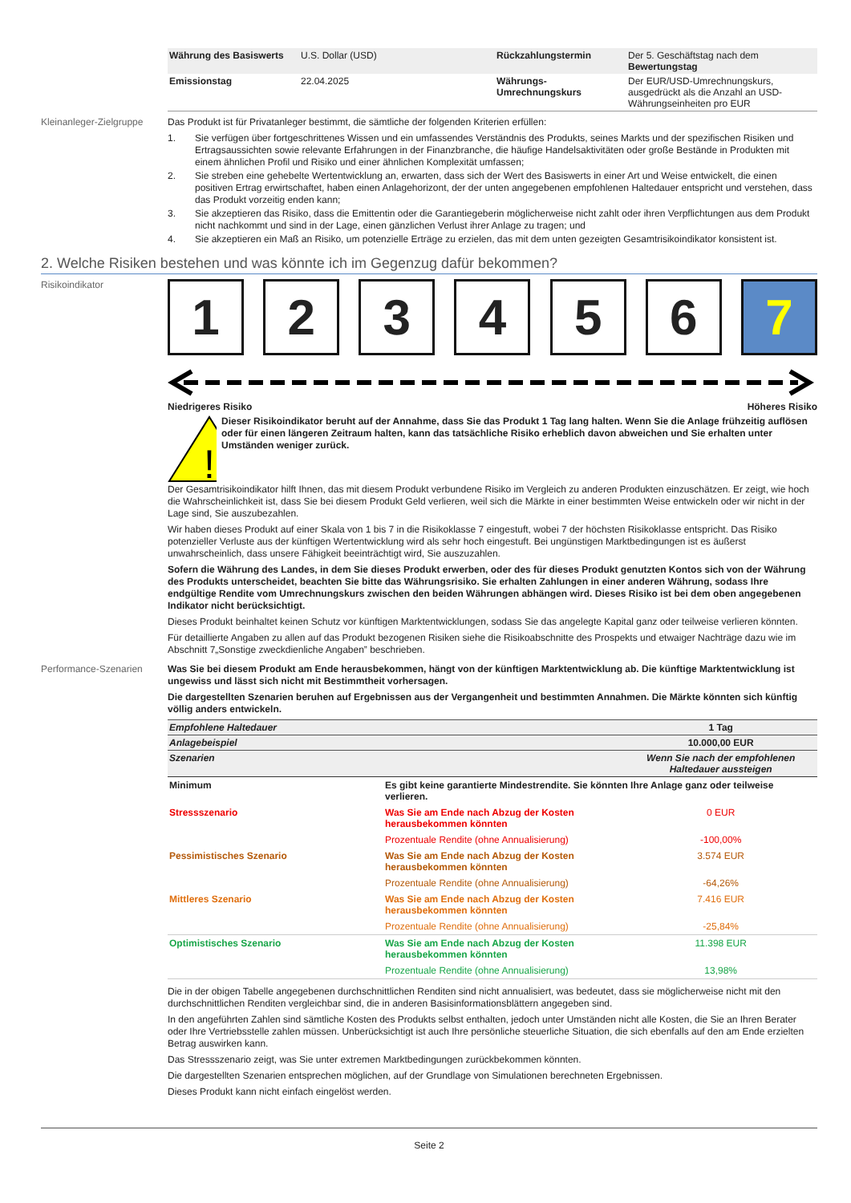| Währung des Basiswerts | U.S. Dollar (USD) | Rückzahlungstermin | Der 5. Geschäftstag nach dem Bewertungstag |
| Emissionstag | 22.04.2025 | Währungs-Umrechnungskurs | Der EUR/USD-Umrechnungskurs, ausgedrückt als die Anzahl an USD-Währungseinheiten pro EUR |
Kleinanleger-Zielgruppe
Das Produkt ist für Privatanleger bestimmt, die sämtliche der folgenden Kriterien erfüllen:
1. Sie verfügen über fortgeschrittenes Wissen und ein umfassendes Verständnis des Produkts, seines Markts und der spezifischen Risiken und Ertragsaussichten sowie relevante Erfahrungen in der Finanzbranche, die häufige Handelsaktivitäten oder große Bestände in Produkten mit einem ähnlichen Profil und Risiko und einer ähnlichen Komplexität umfassen;
2. Sie streben eine gehebelte Wertentwicklung an, erwarten, dass sich der Wert des Basiswerts in einer Art und Weise entwickelt, die einen positiven Ertrag erwirtschaftet, haben einen Anlagehorizont, der der unten angegebenen empfohlenen Haltedauer entspricht und verstehen, dass das Produkt vorzeitig enden kann;
3. Sie akzeptieren das Risiko, dass die Emittentin oder die Garantiegeberin möglicherweise nicht zahlt oder ihren Verpflichtungen aus dem Produkt nicht nachkommt und sind in der Lage, einen gänzlichen Verlust ihrer Anlage zu tragen; und
4. Sie akzeptieren ein Maß an Risiko, um potenzielle Erträge zu erzielen, das mit dem unten gezeigten Gesamtrisikoindikator konsistent ist.
2. Welche Risiken bestehen und was könnte ich im Gegenzug dafür bekommen?
Risikoindikator
1 2 3 4 5 6 7
Niedrigeres Risiko Höheres Risiko
!
Dieser Risikoindikator beruht auf der Annahme, dass Sie das Produkt 1 Tag lang halten. Wenn Sie die Anlage frühzeitig auflösen oder für einen längeren Zeitraum halten, kann das tatsächliche Risiko erheblich davon abweichen und Sie erhalten unter Umständen weniger zurück.
Der Gesamtrisikoindikator hilft Ihnen, das mit diesem Produkt verbundene Risiko im Vergleich zu anderen Produkten einzuschätzen. Er zeigt, wie hoch die Wahrscheinlichkeit ist, dass Sie bei diesem Produkt Geld verlieren, weil sich die Märkte in einer bestimmten Weise entwickeln oder wir nicht in der Lage sind, Sie auszubezahlen.
Wir haben dieses Produkt auf einer Skala von 1 bis 7 in die Risikoklasse 7 eingestuft, wobei 7 der höchsten Risikoklasse entspricht. Das Risiko potenzieller Verluste aus der künftigen Wertentwicklung wird als sehr hoch eingestuft. Bei ungünstigen Marktbedingungen ist es äußerst unwahrscheinlich, dass unsere Fähigkeit beeinträchtigt wird, Sie auszuzahlen.
Sofern die Währung des Landes, in dem Sie dieses Produkt erwerben, oder des für dieses Produkt genutzten Kontos sich von der Währung des Produkts unterscheidet, beachten Sie bitte das Währungsrisiko. Sie erhalten Zahlungen in einer anderen Währung, sodass Ihre endgültige Rendite vom Umrechnungskurs zwischen den beiden Währungen abhängen wird. Dieses Risiko ist bei dem oben angegebenen Indikator nicht berücksichtigt.
Dieses Produkt beinhaltet keinen Schutz vor künftigen Marktentwicklungen, sodass Sie das angelegte Kapital ganz oder teilweise verlieren könnten.
Für detaillierte Angaben zu allen auf das Produkt bezogenen Risiken siehe die Risikoabschnitte des Prospekts und etwaiger Nachträge dazu wie im Abschnitt 7„Sonstige zweckdienliche Angaben” beschrieben.
Performance-Szenarien
Was Sie bei diesem Produkt am Ende herausbekommen, hängt von der künftigen Marktentwicklung ab. Die künftige Marktentwicklung ist ungewiss und lässt sich nicht mit Bestimmtheit vorhersagen.
Die dargestellten Szenarien beruhen auf Ergebnissen aus der Vergangenheit und bestimmten Annahmen. Die Märkte könnten sich künftig völlig anders entwickeln.
| Empfohlene Haltedauer | | 1 Tag |
| --- | --- | --- |
| Anlagebeispiel | | 10.000,00 EUR |
| Szenarien | | Wenn Sie nach der empfohlenen Haltedauer aussteigen |
| Minimum | Es gibt keine garantierte Mindestrendite. Sie könnten Ihre Anlage ganz oder teilweise verlieren. | |
| Stressszenario | Was Sie am Ende nach Abzug der Kosten herausbekommen könnten | 0 EUR |
| | Prozentuale Rendite (ohne Annualisierung) | -100,00% |
| Pessimistisches Szenario | Was Sie am Ende nach Abzug der Kosten herausbekommen könnten | 3.574 EUR |
| | Prozentuale Rendite (ohne Annualisierung) | -64,26% |
| Mittleres Szenario | Was Sie am Ende nach Abzug der Kosten herausbekommen könnten | 7.416 EUR |
| | Prozentuale Rendite (ohne Annualisierung) | -25,84% |
| Optimistisches Szenario | Was Sie am Ende nach Abzug der Kosten herausbekommen könnten | 11.398 EUR |
| | Prozentuale Rendite (ohne Annualisierung) | 13,98% |
Die in der obigen Tabelle angegebenen durchschnittlichen Renditen sind nicht annualisiert, was bedeutet, dass sie möglicherweise nicht mit den durchschnittlichen Renditen vergleichbar sind, die in anderen Basisinformationsblättern angegeben sind.
In den angeführten Zahlen sind sämtliche Kosten des Produkts selbst enthalten, jedoch unter Umständen nicht alle Kosten, die Sie an Ihren Berater oder Ihre Vertriebsstelle zahlen müssen. Unberücksichtigt ist auch Ihre persönliche steuerliche Situation, die sich ebenfalls auf den am Ende erzielten Betrag auswirken kann.
Das Stressszenario zeigt, was Sie unter extremen Marktbedingungen zurückbekommen könnten.
Die dargestellten Szenarien entsprechen möglichen, auf der Grundlage von Simulationen berechneten Ergebnissen.
Dieses Produkt kann nicht einfach eingelöst werden.
Seite 2